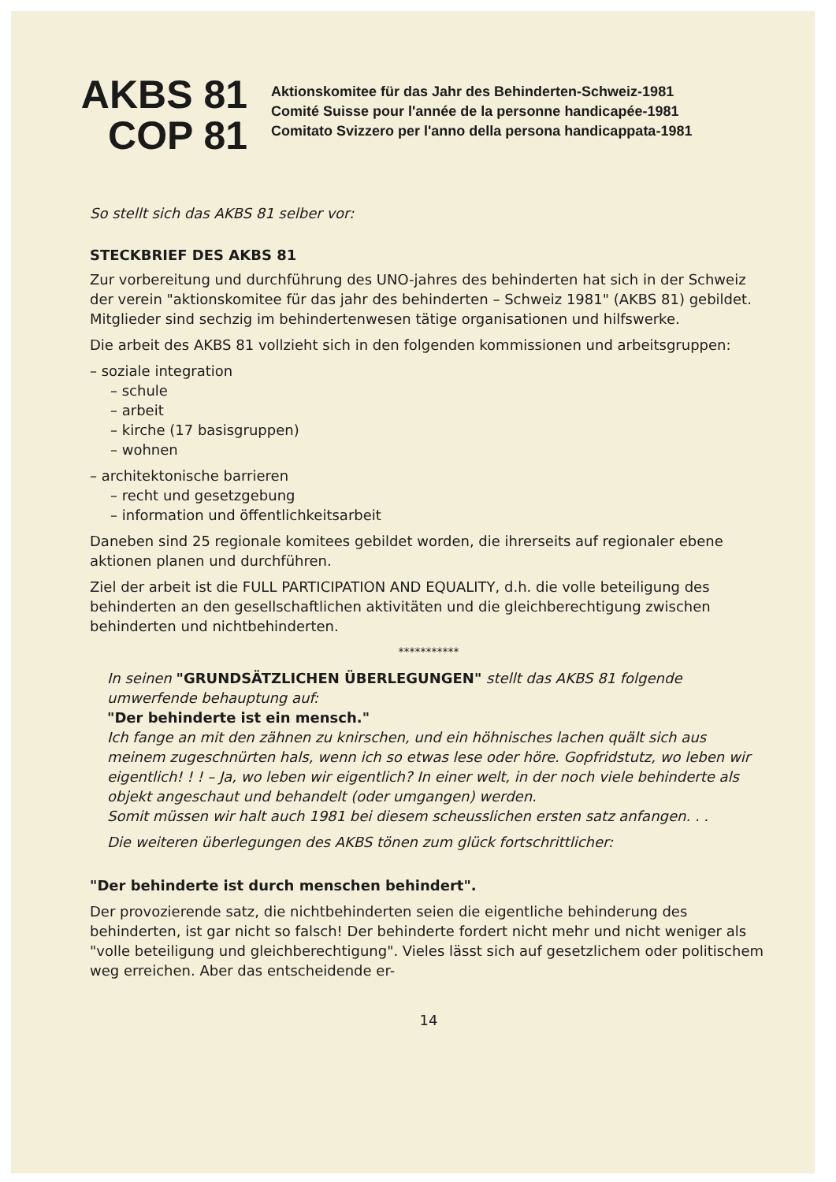AKBS 81
COP 81
Aktionskomitee für das Jahr des Behinderten-Schweiz-1981
Comité Suisse pour l'année de la personne handicapée-1981
Comitato Svizzero per l'anno della persona handicappata-1981
So stellt sich das AKBS 81 selber vor:
STECKBRIEF DES AKBS 81
Zur vorbereitung und durchführung des UNO-jahres des behinderten hat sich in der Schweiz der verein "aktionskomitee für das jahr des behinderten – Schweiz 1981" (AKBS 81) gebildet. Mitglieder sind sechzig im behindertenwesen tätige organisationen und hilfswerke.
Die arbeit des AKBS 81 vollzieht sich in den folgenden kommissionen und arbeitsgruppen:
– soziale integration
– schule
– arbeit
– kirche (17 basisgruppen)
– wohnen
– architektonische barrieren
– recht und gesetzgebung
– information und öffentlichkeitsarbeit
Daneben sind 25 regionale komitees gebildet worden, die ihrerseits auf regionaler ebene aktionen planen und durchführen.
Ziel der arbeit ist die FULL PARTICIPATION AND EQUALITY, d.h. die volle beteiligung des behinderten an den gesellschaftlichen aktivitäten und die gleichberechtigung zwischen behinderten und nichtbehinderten.
***********
In seinen "GRUNDSÄTZLICHEN ÜBERLEGUNGEN" stellt das AKBS 81 folgende umwerfende behauptung auf:
"Der behinderte ist ein mensch."
Ich fange an mit den zähnen zu knirschen, und ein höhnisches lachen quält sich aus meinem zugeschnürten hals, wenn ich so etwas lese oder höre. Gopfridstutz, wo leben wir eigentlich! ! ! – Ja, wo leben wir eigentlich? In einer welt, in der noch viele behinderte als objekt angeschaut und behandelt (oder umgangen) werden.
Somit müssen wir halt auch 1981 bei diesem scheusslichen ersten satz anfangen. . .
Die weiteren überlegungen des AKBS tönen zum glück fortschrittlicher:
"Der behinderte ist durch menschen behindert".
Der provozierende satz, die nichtbehinderten seien die eigentliche behinderung des behinderten, ist gar nicht so falsch! Der behinderte fordert nicht mehr und nicht weniger als "volle beteiligung und gleichberechtigung". Vieles lässt sich auf gesetzlichem oder politischem weg erreichen. Aber das entscheidende er-
14